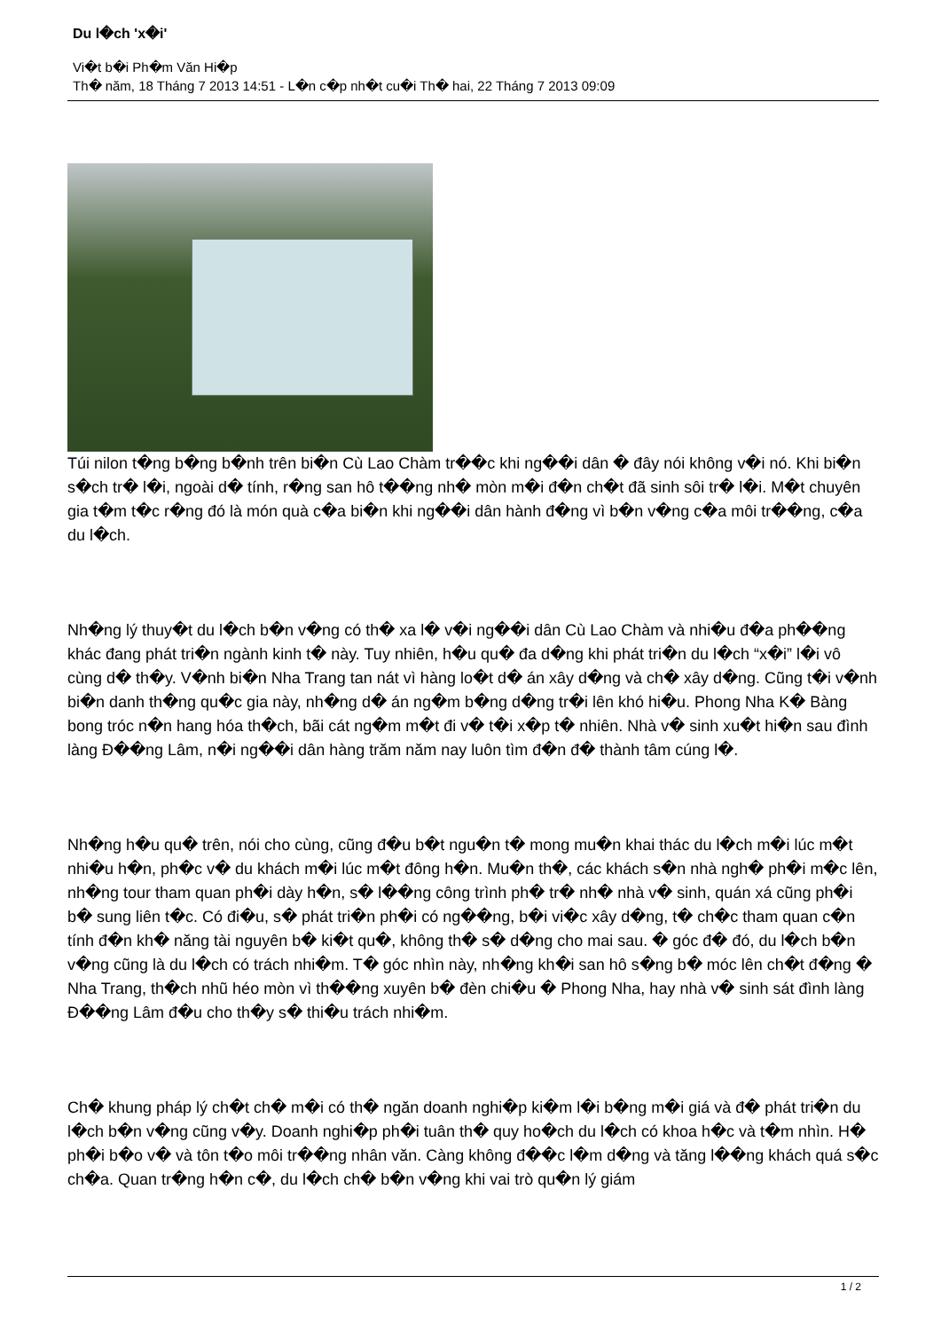Du l�ch 'x�i'
Vi�t b�i Ph�m Văn Hi�p
Th� năm, 18 Tháng 7 2013 14:51 - L�n c�p nh�t cu�i Th� hai, 22 Tháng 7 2013 09:09
Túi nilon t�ng b�ng b�nh trên bi�n Cù Lao Chàm tr��c khi ng��i dân � đây nói không v�i nó. Khi bi�n s�ch tr� l�i, ngoài d� tính, r�ng san hô t��ng nh� mòn m�i đ�n ch�t đã sinh sôi tr� l�i. M�t chuyên gia t�m t�c r�ng đó là món quà c�a bi�n khi ng��i dân hành đ�ng vì b�n v�ng c�a môi tr��ng, c�a du l�ch.
Nh�ng lý thuy�t du l�ch b�n v�ng có th� xa l� v�i ng��i dân Cù Lao Chàm và nhi�u đ�a ph��ng khác đang phát tri�n ngành kinh t� này. Tuy nhiên, h�u qu� đa d�ng khi phát tri�n du l�ch “x�i” l�i vô cùng d� th�y. V�nh bi�n Nha Trang tan nát vì hàng lo�t d� án xây d�ng và ch� xây d�ng. Cũng t�i v�nh bi�n danh th�ng qu�c gia này, nh�ng d� án ng�m b�ng d�ng tr�i lên khó hi�u. Phong Nha K� Bàng bong tróc n�n hang hóa th�ch, bãi cát ng�m m�t đi v� t�i x�p t� nhiên. Nhà v� sinh xu�t hi�n sau đình làng Đ��ng Lâm, n�i ng��i dân hàng trăm năm nay luôn tìm đ�n đ� thành tâm cúng l�.
Nh�ng h�u qu� trên, nói cho cùng, cũng đ�u b�t ngu�n t� mong mu�n khai thác du l�ch m�i lúc m�t nhi�u h�n, ph�c v� du khách m�i lúc m�t đông h�n. Mu�n th�, các khách s�n nhà ngh� ph�i m�c lên, nh�ng tour tham quan ph�i dày h�n, s� l��ng công trình ph� tr� nh� nhà v� sinh, quán xá cũng ph�i b� sung liên t�c. Có đi�u, s� phát tri�n ph�i có ng��ng, b�i vi�c xây d�ng, t� ch�c tham quan c�n tính đ�n kh� năng tài nguyên b� ki�t qu�, không th� s� d�ng cho mai sau. � góc đ� đó, du l�ch b�n v�ng cũng là du l�ch có trách nhi�m. T� góc nhìn này, nh�ng kh�i san hô s�ng b� móc lên ch�t đ�ng � Nha Trang, th�ch nhũ héo mòn vì th��ng xuyên b� đèn chi�u � Phong Nha, hay nhà v� sinh sát đình làng Đ��ng Lâm đ�u cho th�y s� thi�u trách nhi�m.
Ch� khung pháp lý ch�t ch� m�i có th� ngăn doanh nghi�p ki�m l�i b�ng m�i giá và đ� phát tri�n du l�ch b�n v�ng cũng v�y. Doanh nghi�p ph�i tuân th� quy ho�ch du l�ch có khoa h�c và t�m nhìn. H� ph�i b�o v� và tôn t�o môi tr��ng nhân văn. Càng không đ��c l�m d�ng và tăng l��ng khách quá s�c ch�a. Quan tr�ng h�n c�, du l�ch ch� b�n v�ng khi vai trò qu�n lý giám
1 / 2